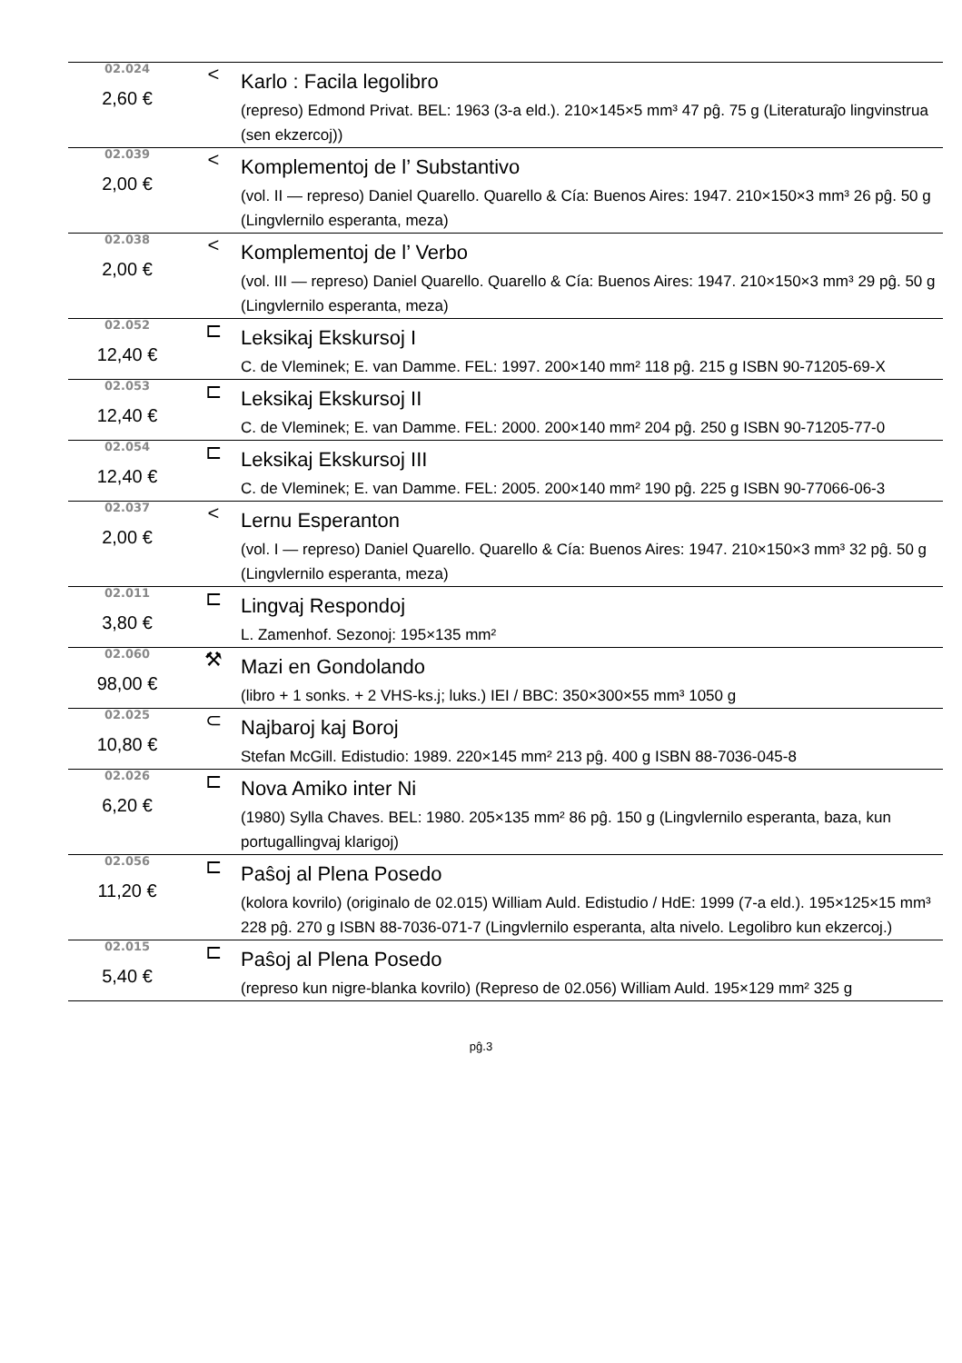| 02.024 2,60 € | < | Karlo : Facila legolibro (represo) Edmond Privat. BEL: 1963 (3-a eld.). 210×145×5 mm³ 47 pĝ. 75 g (Literaturaĵo lingvinstrua (sen ekzercoj)) |
| 02.039 2,00 € | < | Komplementoj de l’ Substantivo (vol. II — represo) Daniel Quarello. Quarello & Cía: Buenos Aires: 1947. 210×150×3 mm³ 26 pĝ. 50 g (Lingvlernilo esperanta, meza) |
| 02.038 2,00 € | < | Komplementoj de l’ Verbo (vol. III — represo) Daniel Quarello. Quarello & Cía: Buenos Aires: 1947. 210×150×3 mm³ 29 pĝ. 50 g (Lingvlernilo esperanta, meza) |
| 02.052 12,40 € | ⊏ | Leksikaj Ekskursoj I C. de Vleminek; E. van Damme. FEL: 1997. 200×140 mm² 118 pĝ. 215 g ISBN 90-71205-69-X |
| 02.053 12,40 € | ⊏ | Leksikaj Ekskursoj II C. de Vleminek; E. van Damme. FEL: 2000. 200×140 mm² 204 pĝ. 250 g ISBN 90-71205-77-0 |
| 02.054 12,40 € | ⊏ | Leksikaj Ekskursoj III C. de Vleminek; E. van Damme. FEL: 2005. 200×140 mm² 190 pĝ. 225 g ISBN 90-77066-06-3 |
| 02.037 2,00 € | < | Lernu Esperanton (vol. I — represo) Daniel Quarello. Quarello & Cía: Buenos Aires: 1947. 210×150×3 mm³ 32 pĝ. 50 g (Lingvlernilo esperanta, meza) |
| 02.011 3,80 € | ⊏ | Lingvaj Respondoj L. Zamenhof. Sezonoj: 195×135 mm² |
| 02.060 98,00 € | ⚒ | Mazi en Gondolando (libro + 1 sonks. + 2 VHS-ks.j; luks.) IEI / BBC: 350×300×55 mm³ 1050 g |
| 02.025 10,80 € | ⊂ | Najbaroj kaj Boroj Stefan McGill. Edistudio: 1989. 220×145 mm² 213 pĝ. 400 g ISBN 88-7036-045-8 |
| 02.026 6,20 € | ⊏ | Nova Amiko inter Ni (1980) Sylla Chaves. BEL: 1980. 205×135 mm² 86 pĝ. 150 g (Lingvlernilo esperanta, baza, kun portugallingvaj klarigoj) |
| 02.056 11,20 € | ⊏ | Paŝoj al Plena Posedo (kolora kovrilo) (originalo de 02.015) William Auld. Edistudio / HdE: 1999 (7-a eld.). 195×125×15 mm³ 228 pĝ. 270 g ISBN 88-7036-071-7 (Lingvlernilo esperanta, alta nivelo. Legolibro kun ekzercoj.) |
| 02.015 5,40 € | ⊏ | Paŝoj al Plena Posedo (represo kun nigre-blanka kovrilo) (Represo de 02.056) William Auld. 195×129 mm² 325 g |
pĝ.3